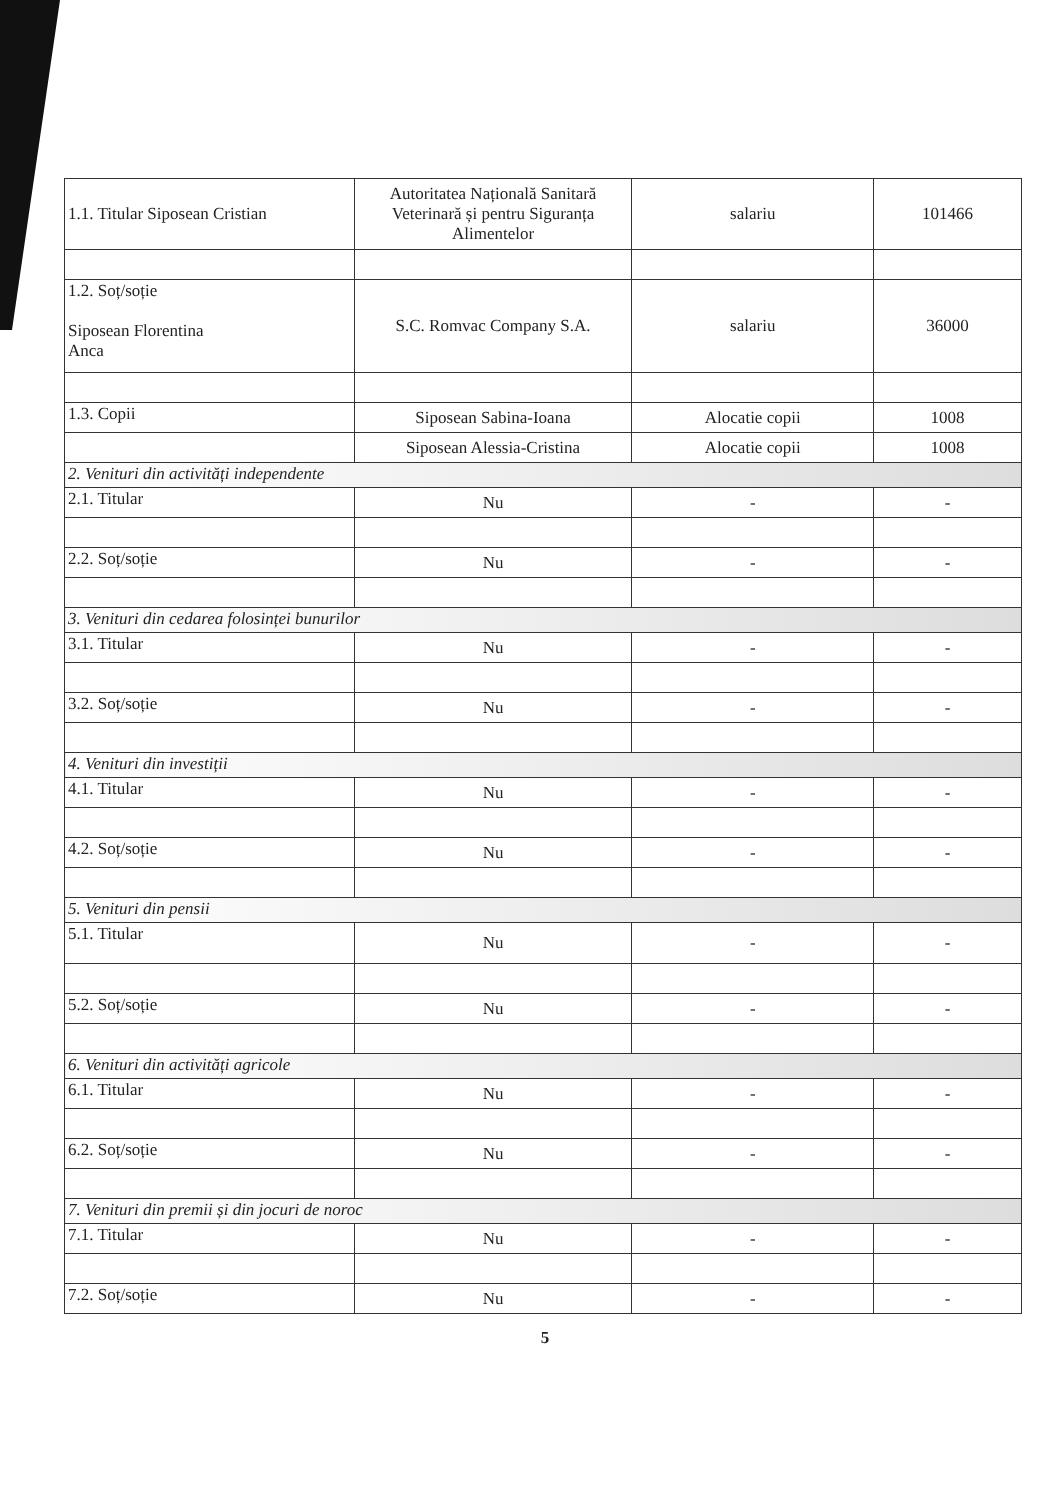| 1.1. Titular Siposean Cristian | Autoritatea Națională Sanitară Veterinară și pentru Siguranța Alimentelor | salariu | 101466 |
| 1.2. Soț/soție Siposean Florentina Anca | S.C. Romvac Company S.A. | salariu | 36000 |
| 1.3. Copii | Siposean Sabina-Ioana | Alocatie copii | 1008 |
| | Siposean Alessia-Cristina | Alocatie copii | 1008 |
| 2. Venituri din activități independente | | | |
| 2.1. Titular | Nu | - | - |
| 2.2. Soț/soție | Nu | - | - |
| 3. Venituri din cedarea folosinței bunurilor | | | |
| 3.1. Titular | Nu | - | - |
| 3.2. Soț/soție | Nu | - | - |
| 4. Venituri din investiții | | | |
| 4.1. Titular | Nu | - | - |
| 4.2. Soț/soție | Nu | - | - |
| 5. Venituri din pensii | | | |
| 5.1. Titular | Nu | - | - |
| 5.2. Soț/soție | Nu | - | - |
| 6. Venituri din activități agricole | | | |
| 6.1. Titular | Nu | - | - |
| 6.2. Soț/soție | Nu | - | - |
| 7. Venituri din premii și din jocuri de noroc | | | |
| 7.1. Titular | Nu | - | - |
| 7.2. Soț/soție | Nu | - | - |
5